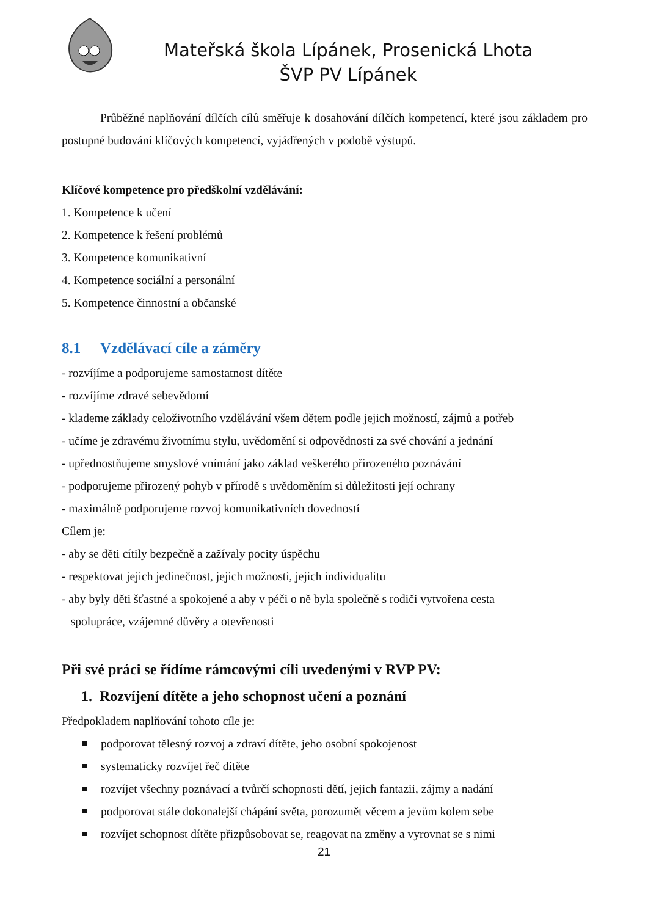Mateřská škola Lípánek, Prosenická Lhota
ŠVP PV Lípánek
Průběžné naplňování dílčích cílů směřuje k dosahování dílčích kompetencí, které jsou základem pro postupné budování klíčových kompetencí, vyjádřených v podobě výstupů.
Klíčové kompetence pro předškolní vzdělávání:
1. Kompetence k učení
2. Kompetence k řešení problémů
3. Kompetence komunikativní
4. Kompetence sociální a personální
5. Kompetence činnostní a občanské
8.1 Vzdělávací cíle a záměry
- rozvíjíme a podporujeme samostatnost dítěte
- rozvíjíme zdravé sebevědomí
- klademe základy celoživotního vzdělávání všem dětem podle jejich možností, zájmů a potřeb
- učíme je zdravému životnímu stylu, uvědomění si odpovědnosti za své chování a jednání
- upřednostňujeme smyslové vnímání jako základ veškerého přirozeného poznávání
- podporujeme přirozený pohyb v přírodě s uvědoměním si důležitosti její ochrany
- maximálně podporujeme rozvoj komunikativních dovedností
Cílem je:
- aby se děti cítily bezpečně a zažívaly pocity úspěchu
- respektovat jejich jedinečnost, jejich možnosti, jejich individualitu
- aby byly děti šťastné a spokojené a aby v péči o ně byla společně s rodiči vytvořena cesta
spolupráce, vzájemné důvěry a otevřenosti
Při své práci se řídíme rámcovými cíli uvedenými v RVP PV:
1. Rozvíjení dítěte a jeho schopnost učení a poznání
Předpokladem naplňování tohoto cíle je:
podporovat tělesný rozvoj a zdraví dítěte, jeho osobní spokojenost
systematicky rozvíjet řeč dítěte
rozvíjet všechny poznávací a tvůrčí schopnosti dětí, jejich fantazii, zájmy a nadání
podporovat stále dokonalejší chápání světa, porozumět věcem a jevům kolem sebe
rozvíjet schopnost dítěte přizpůsobovat se, reagovat na změny a vyrovnat se s nimi
21